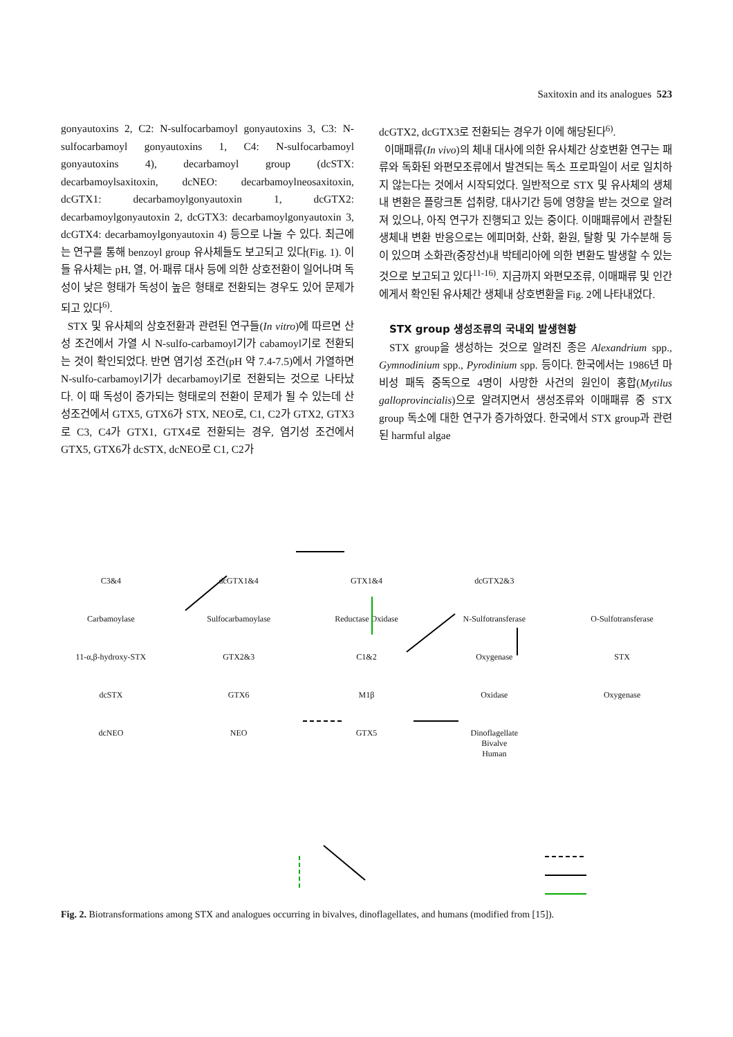Saxitoxin and its analogues 523
gonyautoxins 2, C2: N-sulfocarbamoyl gonyautoxins 3, C3: N-sulfocarbamoyl gonyautoxins 1, C4: N-sulfocarbamoyl gonyautoxins 4), decarbamoyl group (dcSTX: decarbamoylsaxitoxin, dcNEO: decarbamoylneosaxitoxin, dcGTX1: decarbamoylgonyautoxin 1, dcGTX2: decarbamoylgonyautoxin 2, dcGTX3: decarbamoylgonyautoxin 3, dcGTX4: decarbamoylgonyautoxin 4) 등으로 나눌 수 있다. 최근에는 연구를 통해 benzoyl group 유사체들도 보고되고 있다(Fig. 1). 이들 유사체는 pH, 열, 어·패류 대사 등에 의한 상호전환이 일어나며 독성이 낮은 형태가 독성이 높은 형태로 전환되는 경우도 있어 문제가 되고 있다<sup>6)</sup>.
STX 및 유사체의 상호전환과 관련된 연구들(In vitro)에 따르면 산성 조건에서 가열 시 N-sulfo-carbamoyl기가 cabamoyl기로 전환되는 것이 확인되었다. 반면 염기성 조건(pH 약 7.4-7.5)에서 가열하면 N-sulfo-carbamoyl기가 decarbamoyl기로 전환되는 것으로 나타났다. 이 때 독성이 증가되는 형태로의 전환이 문제가 될 수 있는데 산성조건에서 GTX5, GTX6가 STX, NEO로, C1, C2가 GTX2, GTX3로 C3, C4가 GTX1, GTX4로 전환되는 경우, 염기성 조건에서GTX5, GTX6가 dcSTX, dcNEO로 C1, C2가
dcGTX2, dcGTX3로 전환되는 경우가 이에 해당된다<sup>6)</sup>.
이매패류(In vivo)의 체내 대사에 의한 유사체간 상호변환 연구는 패류와 독화된 와편모조류에서 발견되는 독소 프로파일이 서로 일치하지 않는다는 것에서 시작되었다. 일반적으로 STX 및 유사체의 생체내 변환은 플랑크톤 섭취량, 대사기간 등에 영향을 받는 것으로 알려져 있으나, 아직 연구가 진행되고 있는 중이다. 이매패류에서 관찰된 생체내 변환 반응으로는 에피머화, 산화, 환원, 탈황 및 가수분해 등이 있으며 소화관(중장선)내 박테리아에 의한 변환도 발생할 수 있는 것으로 보고되고 있다<sup>11-16)</sup>. 지금까지 와편모조류, 이매패류 및 인간에게서 확인된 유사체간 생체내 상호변환을 Fig. 2에 나타내었다.
STX group 생성조류의 국내외 발생현황
STX group을 생성하는 것으로 알려진 종은 Alexandrium spp., Gymnodinium spp., Pyrodinium spp. 등이다. 한국에서는 1986년 마비성 패독 중독으로 4명이 사망한 사건의 원인이 홍합(Mytilus galloprovincialis)으로 알려지면서 생성조류와 이매패류 중 STX group 독소에 대한 연구가 증가하였다. 한국에서 STX group과 관련된 harmful algae
C3&4 dcGTX1&4 GTX1&4 dcGTX2&3 Carbamoylase Sulfocarbamoylase Reductase Oxidase N-Sulfotransferase O-Sulfotransferase 11-α,β-hydroxy-STX GTX2&3 C1&2 Oxygenase STX dcSTX GTX6 M1β Oxidase Oxygenase dcNEO NEO GTX5 Dinoflagellate
Bivalve
Human
Fig. 2. Biotransformations among STX and analogues occurring in bivalves, dinoflagellates, and humans (modified from [15]).